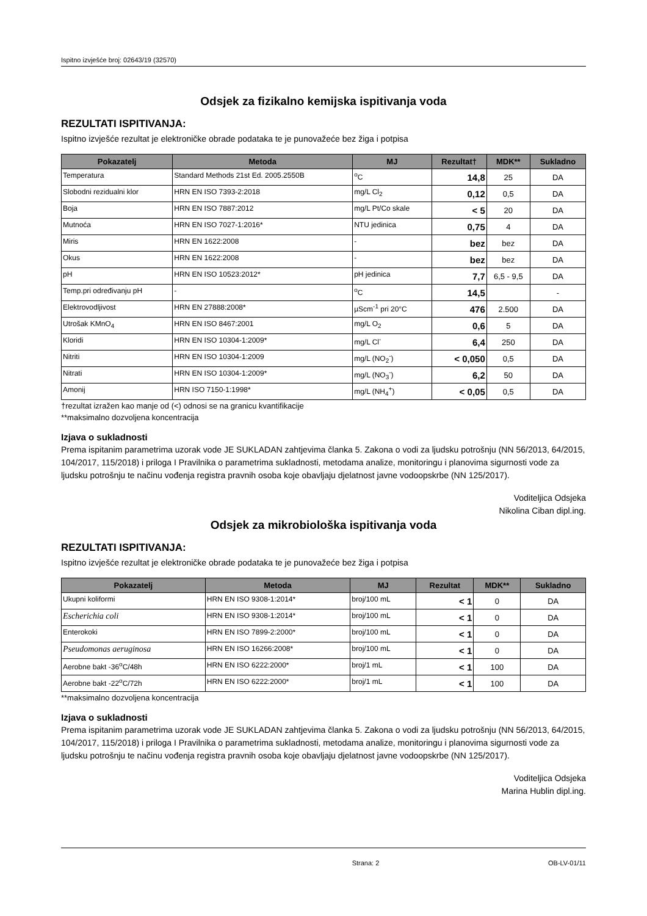Ispitno izvješće broj: 02643/19 (32570)
Odsjek za fizikalno kemijska ispitivanja voda
REZULTATI ISPITIVANJA:
Ispitno izvješće rezultat je elektroničke obrade podataka te je punovažeće bez žiga i potpisa
| Pokazatelj | Metoda | MJ | Rezultat† | MDK** | Sukladno |
| --- | --- | --- | --- | --- | --- |
| Temperatura | Standard Methods 21st Ed. 2005.2550B | <sup>o</sup> C | 14,8 | 25 | DA |
| Slobodni rezidualni klor | HRN EN ISO 7393-2:2018 | mg/L Cl<sub>2</sub> | 0,12 | 0,5 | DA |
| Boja | HRN EN ISO 7887:2012 | mg/L Pt/Co skale | < 5 | 20 | DA |
| Mutnoća | HRN EN ISO 7027-1:2016* | NTU jedinica | 0,75 | 4 | DA |
| Miris | HRN EN 1622:2008 | - | bez | bez | DA |
| Okus | HRN EN 1622:2008 | - | bez | bez | DA |
| pH | HRN EN ISO 10523:2012* | pH jedinica | 7,7 | 6,5 - 9,5 | DA |
| Temp.pri određivanju pH | - | <sup>o</sup> C | 14,5 | | - |
| Elektrovodljivost | HRN EN 27888:2008* | µScm<sup>-1</sup> pri 20°C | 476 | 2.500 | DA |
| Utrošak KMnO<sub>4</sub> | HRN EN ISO 8467:2001 | mg/L O<sub>2</sub> | 0,6 | 5 | DA |
| Kloridi | HRN EN ISO 10304-1:2009* | mg/L Cl<sup>-</sup> | 6,4 | 250 | DA |
| Nitriti | HRN EN ISO 10304-1:2009 | mg/L (NO<sub>2</sub><sup>-</sup>) | < 0,050 | 0,5 | DA |
| Nitrati | HRN EN ISO 10304-1:2009* | mg/L (NO<sub>3</sub><sup>-</sup>) | 6,2 | 50 | DA |
| Amonij | HRN ISO 7150-1:1998* | mg/L (NH<sub>4</sub><sup>+</sup>) | < 0,05 | 0,5 | DA |
†rezultat izražen kao manje od (<) odnosi se na granicu kvantifikacije
**maksimalno dozvoljena koncentracija
Izjava o sukladnosti
Prema ispitanim parametrima uzorak vode JE SUKLADAN zahtjevima članka 5. Zakona o vodi za ljudsku potrošnju (NN 56/2013, 64/2015, 104/2017, 115/2018) i priloga I Pravilnika o parametrima sukladnosti, metodama analize, monitoringu i planovima sigurnosti vode za ljudsku potrošnju te načinu vođenja registra pravnih osoba koje obavljaju djelatnost javne vodoopskrbe (NN 125/2017).
Voditeljica Odsjeka
Nikolina Ciban dipl.ing.
Odsjek za mikrobiološka ispitivanja voda
REZULTATI ISPITIVANJA:
Ispitno izvješće rezultat je elektroničke obrade podataka te je punovažeće bez žiga i potpisa
| Pokazatelj | Metoda | MJ | Rezultat | MDK** | Sukladno |
| --- | --- | --- | --- | --- | --- |
| Ukupni koliformi | HRN EN ISO 9308-1:2014* | broj/100 mL | < 1 | 0 | DA |
| Escherichia coli | HRN EN ISO 9308-1:2014* | broj/100 mL | < 1 | 0 | DA |
| Enterokoki | HRN EN ISO 7899-2:2000* | broj/100 mL | < 1 | 0 | DA |
| Pseudomonas aeruginosa | HRN EN ISO 16266:2008* | broj/100 mL | < 1 | 0 | DA |
| Aerobne bakt -36<sup>o</sup>C/48h | HRN EN ISO 6222:2000* | broj/1 mL | < 1 | 100 | DA |
| Aerobne bakt -22<sup>o</sup>C/72h | HRN EN ISO 6222:2000* | broj/1 mL | < 1 | 100 | DA |
**maksimalno dozvoljena koncentracija
Izjava o sukladnosti
Prema ispitanim parametrima uzorak vode JE SUKLADAN zahtjevima članka 5. Zakona o vodi za ljudsku potrošnju (NN 56/2013, 64/2015, 104/2017, 115/2018) i priloga I Pravilnika o parametrima sukladnosti, metodama analize, monitoringu i planovima sigurnosti vode za ljudsku potrošnju te načinu vođenja registra pravnih osoba koje obavljaju djelatnost javne vodoopskrbe (NN 125/2017).
Voditeljica Odsjeka
Marina Hublin dipl.ing.
Strana: 2 OB-LV-01/11